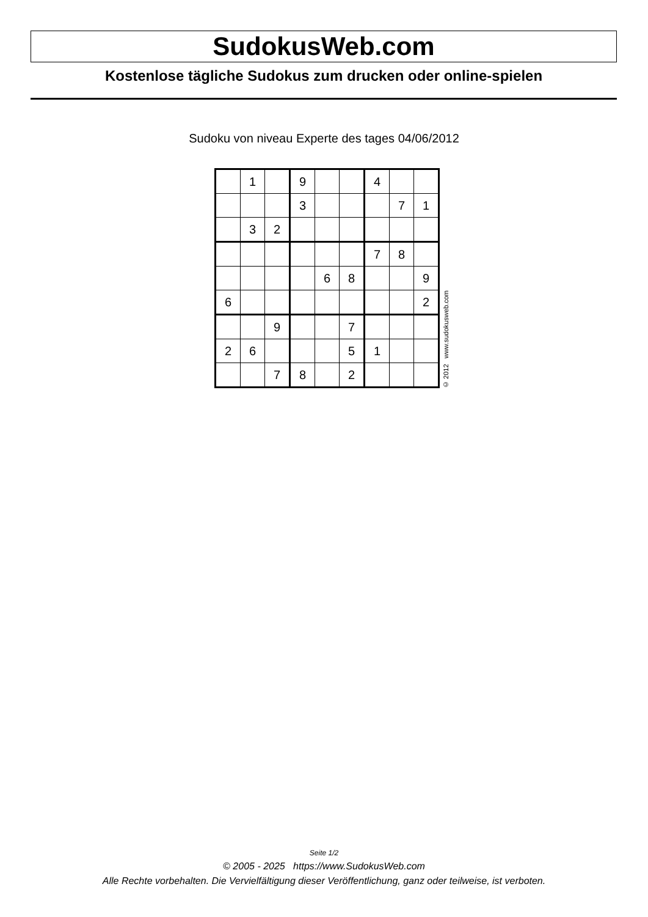SudokusWeb.com
Kostenlose tägliche Sudokus zum drucken oder online-spielen
Sudoku von niveau Experte des tages 04/06/2012
| | 1 | | 9 | | | 4 | | |
| | | | 3 | | | | 7 | 1 |
| | 3 | 2 | | | | | | |
| | | | | | | 7 | 8 | |
| | | | | 6 | 8 | | | 9 |
| 6 | | | | | | | | 2 |
| | | 9 | | | 7 | | | |
| 2 | 6 | | | | 5 | 1 | | |
| | | 7 | 8 | | 2 | | | |
© 2012 www.sudokusweb.com
Seite 1/2
© 2005 - 2025 https://www.SudokusWeb.com
Alle Rechte vorbehalten. Die Vervielfältigung dieser Veröffentlichung, ganz oder teilweise, ist verboten.